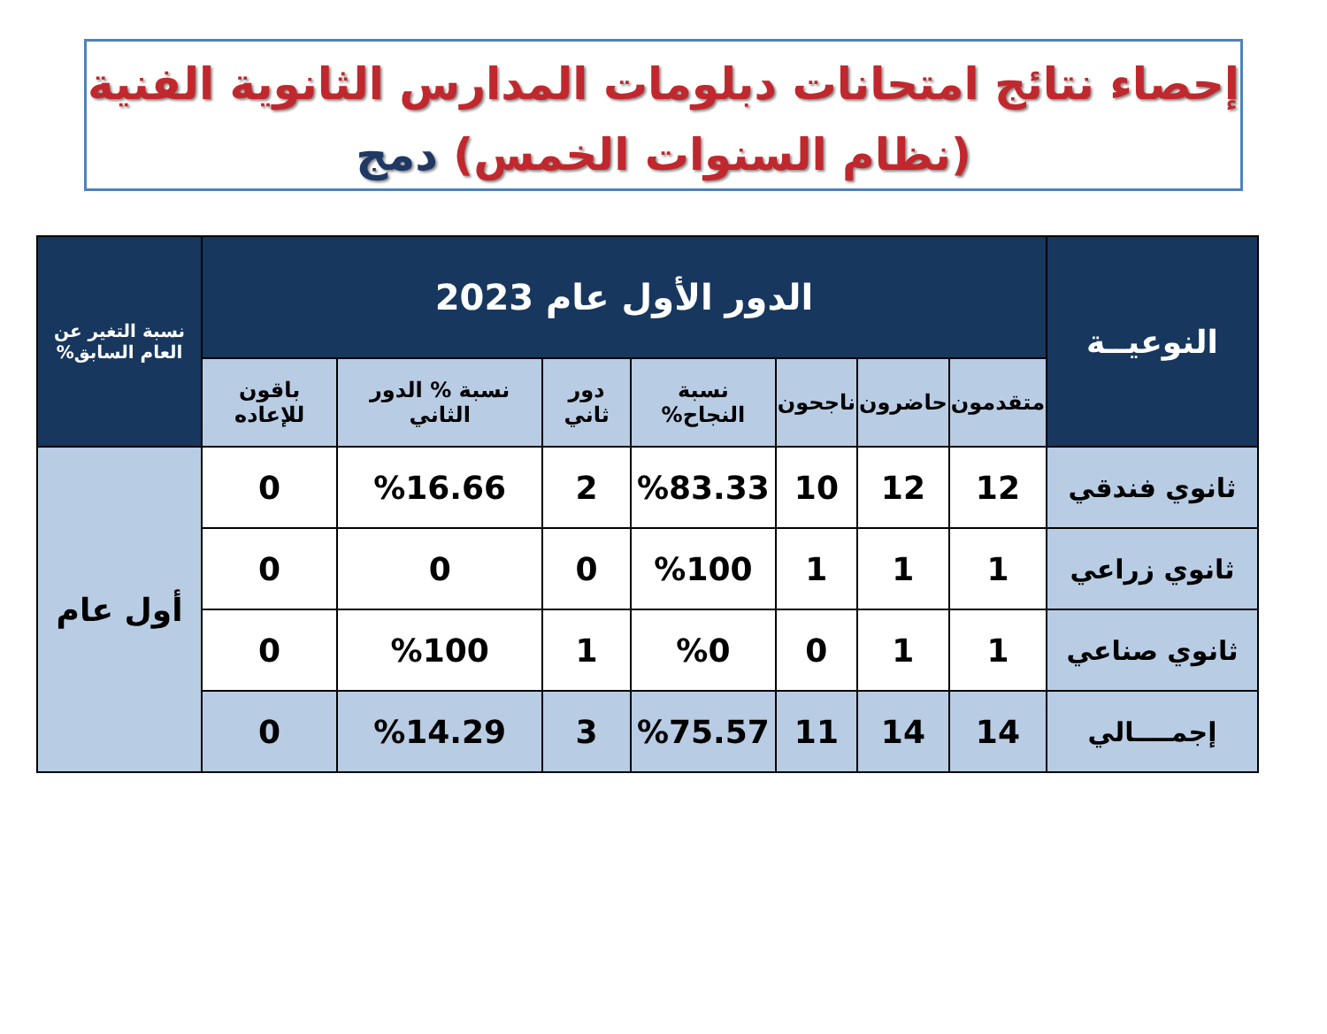إحصاء نتائج امتحانات دبلومات المدارس الثانوية الفنية
(نظام السنوات الخمس) دمج
| النوعيــة | الدور الأول عام 2023 | | | | | | | نسبة التغير عن العام السابق% |
| --- | --- | --- | --- | --- | --- | --- | --- | --- |
| | متقدمون | حاضرون | ناجحون | نسبة النجاح% | دور ثاني | نسبة % الدور الثاني | باقون للإعاده | |
| ثانوي فندقي | 12 | 12 | 10 | %83.33 | 2 | %16.66 | 0 | أول عام |
| ثانوي زراعي | 1 | 1 | 1 | %100 | 0 | 0 | 0 | |
| ثانوي صناعي | 1 | 1 | 0 | %0 | 1 | %100 | 0 | |
| إجمــــالي | 14 | 14 | 11 | %75.57 | 3 | %14.29 | 0 | |